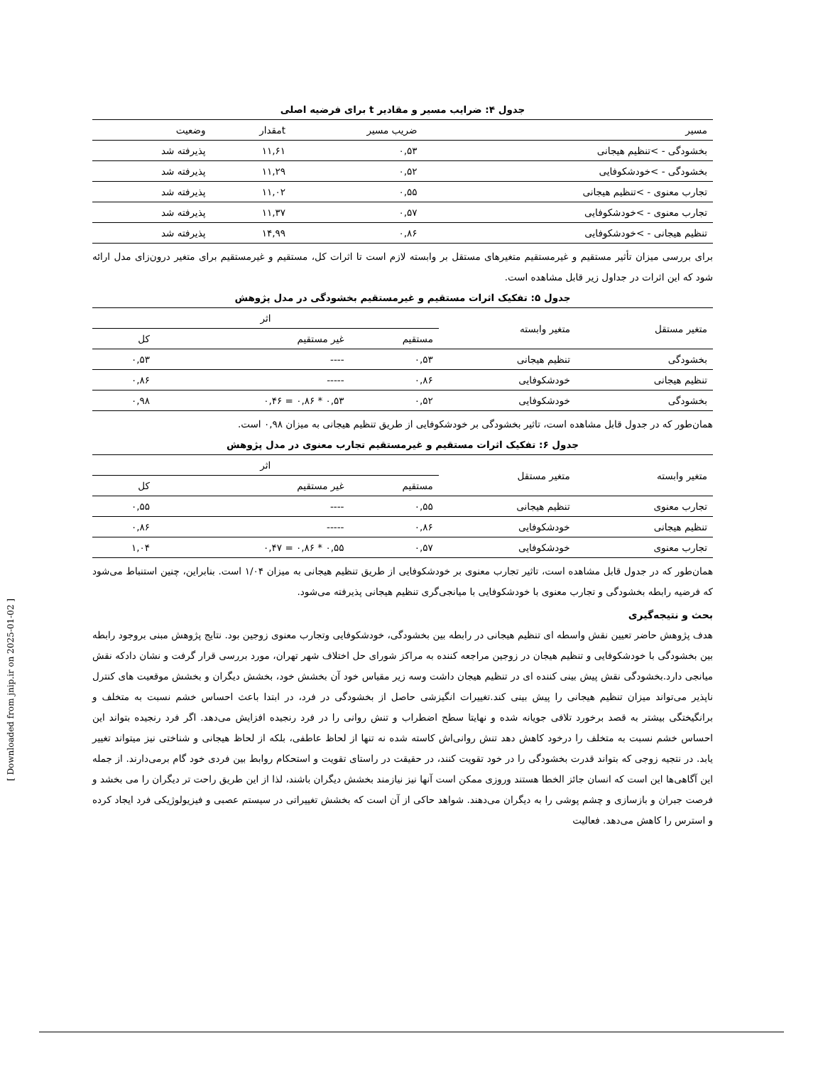جدول ۴: ضرایب مسیر و مقادیر t برای فرضیه اصلی
| مسیر | ضریب مسیر | tمقدار | وضعیت |
| --- | --- | --- | --- |
| بخشودگی - >تنظیم هیجانی | ۰,۵۳ | ۱۱,۶۱ | پذیرفته شد |
| بخشودگی - >خودشکوفایی | ۰,۵۲ | ۱۱,۲۹ | پذیرفته شد |
| تجارب معنوی - >تنظیم هیجانی | ۰,۵۵ | ۱۱,۰۲ | پذیرفته شد |
| تجارب معنوی - >خودشکوفایی | ۰,۵۷ | ۱۱,۳۷ | پذیرفته شد |
| تنظیم هیجانی - >خودشکوفایی | ۰,۸۶ | ۱۴,۹۹ | پذیرفته شد |
برای بررسی میزان تأثیر مستقیم و غیرمستقیم متغیرهای مستقل بر وابسته لازم است تا اثرات کل، مستقیم و غیرمستقیم برای متغیر درون‌زای مدل ارائه شود که این اثرات در جداول زیر قابل مشاهده است.
جدول ۵: تفکیک اثرات مستقیم و غیرمستقیم بخشودگی در مدل پژوهش
| متغیر مستقل | متغیر وابسته | اثر | | |
| --- | --- | --- | --- | --- |
| | | مستقیم | غیر مستقیم | کل |
| بخشودگی | تنظیم هیجانی | ۰,۵۳ | ---- | ۰,۵۳ |
| تنظیم هیجانی | خودشکوفایی | ۰,۸۶ | ----- | ۰,۸۶ |
| بخشودگی | خودشکوفایی | ۰,۵۲ | ۰,۵۳ * ۰,۸۶ = ۰,۴۶ | ۰,۹۸ |
همان‌طور که در جدول قابل مشاهده است، تاثیر بخشودگی بر خودشکوفایی از طریق تنظیم هیجانی به میزان ۰,۹۸ است.
جدول ۶: تفکیک اثرات مستقیم و غیرمستقیم تجارب معنوی در مدل پژوهش
| متغیر وابسته | متغیر مستقل | اثر | | |
| --- | --- | --- | --- | --- |
| | | مستقیم | غیر مستقیم | کل |
| تجارب معنوی | تنظیم هیجانی | ۰,۵۵ | ---- | ۰,۵۵ |
| تنظیم هیجانی | خودشکوفایی | ۰,۸۶ | ----- | ۰,۸۶ |
| تجارب معنوی | خودشکوفایی | ۰,۵۷ | ۰,۵۵ * ۰,۸۶ = ۰,۴۷ | ۱,۰۴ |
همان‌طور که در جدول قابل مشاهده است، تاثیر تجارب معنوی بر خودشکوفایی از طریق تنظیم هیجانی به میزان ۱/۰۴ است. بنابراین، چنین استنباط می‌شود که فرضیه رابطه بخشودگی و تجارب معنوی با خودشکوفایی با میانجی‌گری تنظیم هیجانی پذیرفته می‌شود.
بحث و نتیجه‌گیری
هدف پژوهش حاضر تعیین نقش واسطه ای تنظیم هیجانی در رابطه بین بخشودگی، خودشکوفایی وتجارب معنوی زوجین بود. نتایج پژوهش مبنی بروجود رابطه بین بخشودگی با خودشکوفایی و تنظیم هیجان در زوجین مراجعه کننده به مراکز شورای حل اختلاف شهر تهران، مورد بررسی قرار گرفت و نشان دادکه نقش میانجی دارد.بخشودگی نقش پیش بینی کننده ای در تنظیم هیجان داشت وسه زیر مقیاس خود آن بخشش خود، بخشش دیگران و بخشش موقعیت های کنترل ناپذیر می‌تواند میزان تنظیم هیجانی را پیش بینی کند.تغییرات انگیزشی حاصل از بخشودگی در فرد، در ابتدا باعث احساس خشم نسبت به متخلف و برانگیختگی بیشتر به قصد برخورد تلافی جویانه شده و نهایتا سطح اضطراب و تنش روانی را در فرد رنجیده افزایش می‌دهد. اگر فرد رنجیده بتواند این احساس خشم نسبت به متخلف را درخود کاهش دهد تنش روانی‌اش کاسته شده نه تنها از لحاظ عاطفی، بلکه از لحاظ هیجانی و شناختی نیز میتواند تغییر یابد. در نتجیه زوجی که بتواند قدرت بخشودگی را در خود تقویت کنند، در حقیقت در راستای تقویت و استحکام روابط بین فردی خود گام برمی‌دارند. از جمله این آگاهی‌ها این است که انسان جائز الخطا هستند وروزی ممکن است آنها نیز نیازمند بخشش دیگران باشند، لذا از این طریق راحت تر دیگران را می بخشد و فرصت جبران و بازسازی و چشم پوشی را به دیگران می‌دهند. شواهد حاکی از آن است که بخشش تغییراتی در سیستم عصبی و فیزیولوژیکی فرد ایجاد کرده و استرس را کاهش می‌دهد. فعالیت
[ Downloaded from jnip.ir on 2025-01-02 ]